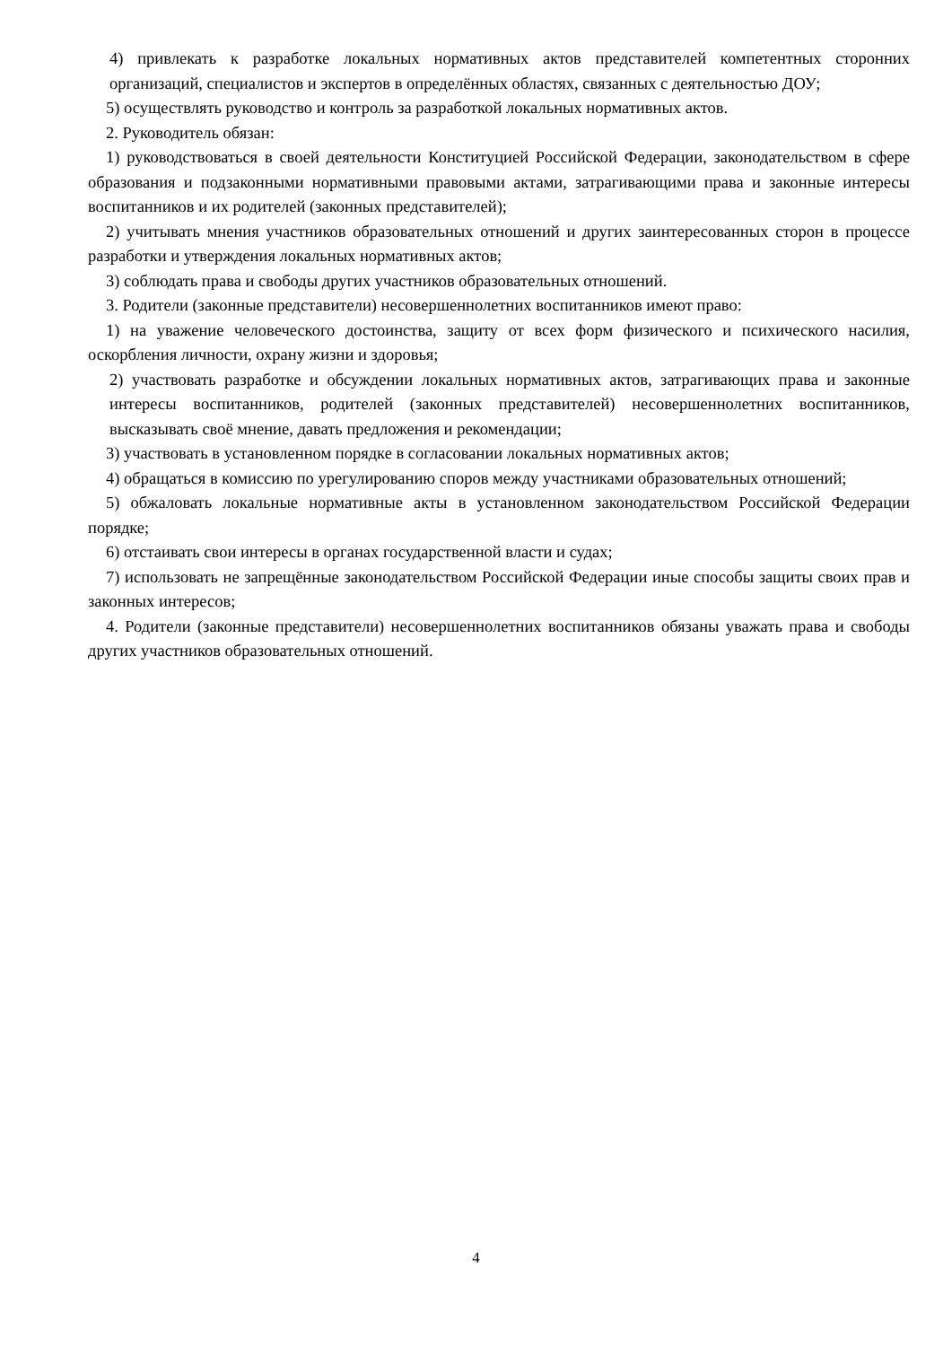4) привлекать к разработке локальных нормативных актов представителей компетентных сторонних организаций, специалистов и экспертов в определённых областях, связанных с деятельностью ДОУ;
5) осуществлять руководство и контроль за разработкой локальных нормативных актов.
2. Руководитель обязан:
1) руководствоваться в своей деятельности Конституцией Российской Федерации, законодательством в сфере образования и подзаконными нормативными правовыми актами, затрагивающими права и законные интересы воспитанников и их родителей (законных представителей);
2) учитывать мнения участников образовательных отношений и других заинтересованных сторон в процессе разработки и утверждения локальных нормативных актов;
3) соблюдать права и свободы других участников образовательных отношений.
3. Родители (законные представители) несовершеннолетних воспитанников имеют право:
1) на уважение человеческого достоинства, защиту от всех форм физического и психического насилия, оскорбления личности, охрану жизни и здоровья;
2) участвовать разработке и обсуждении локальных нормативных актов, затрагивающих права и законные интересы воспитанников, родителей (законных представителей) несовершеннолетних воспитанников, высказывать своё мнение, давать предложения и рекомендации;
3) участвовать в установленном порядке в согласовании локальных нормативных актов;
4) обращаться в комиссию по урегулированию споров между участниками образовательных отношений;
5) обжаловать локальные нормативные акты в установленном законодательством Российской Федерации порядке;
6) отстаивать свои интересы в органах государственной власти и судах;
7) использовать не запрещённые законодательством Российской Федерации иные способы защиты своих прав и законных интересов;
4. Родители (законные представители) несовершеннолетних воспитанников обязаны уважать права и свободы других участников образовательных отношений.
4